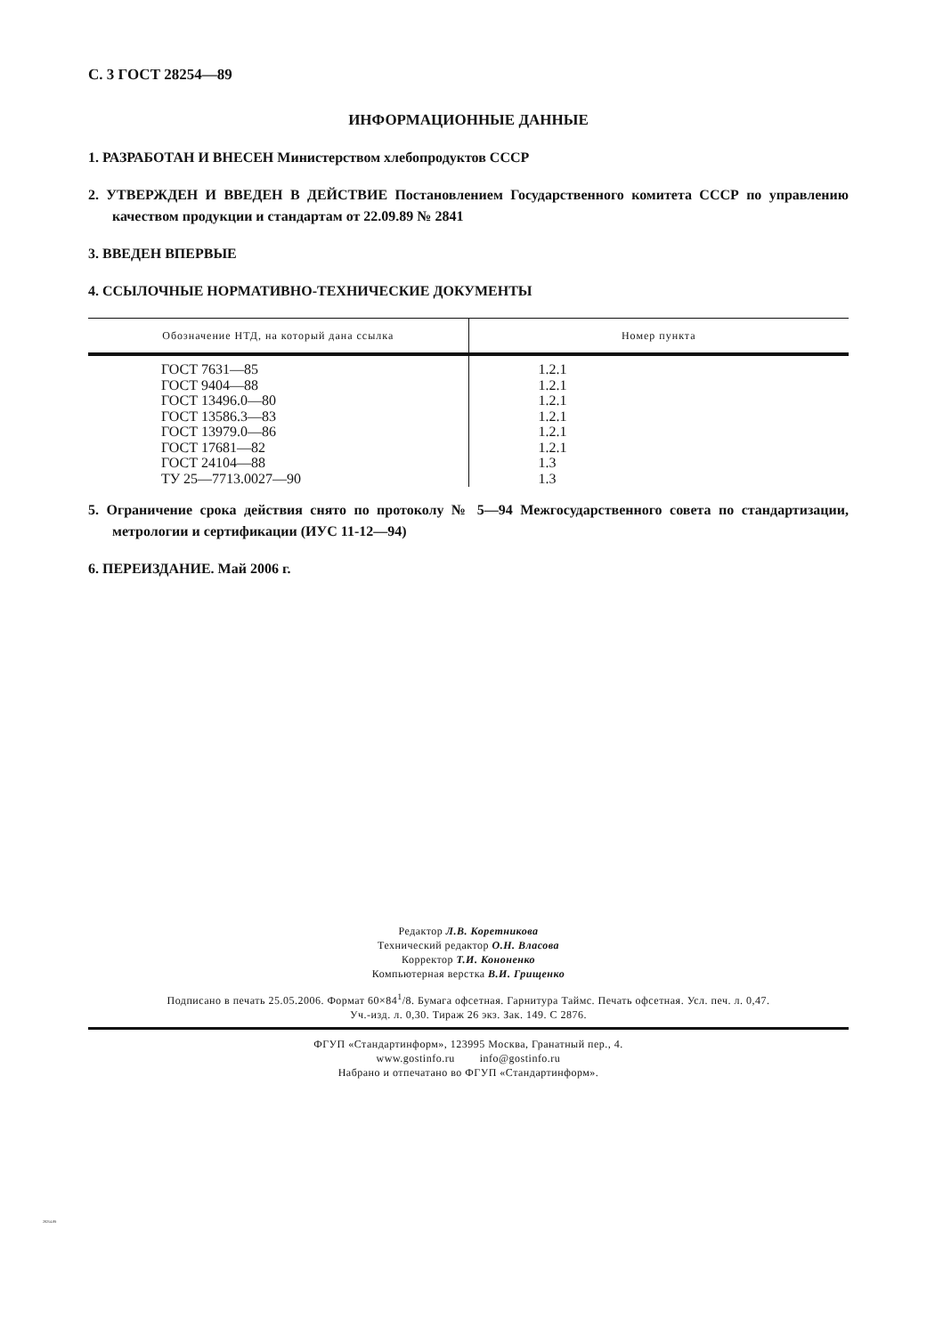С. 3 ГОСТ 28254—89
ИНФОРМАЦИОННЫЕ ДАННЫЕ
1. РАЗРАБОТАН И ВНЕСЕН Министерством хлебопродуктов СССР
2. УТВЕРЖДЕН И ВВЕДЕН В ДЕЙСТВИЕ Постановлением Государственного комитета СССР по управлению качеством продукции и стандартам от 22.09.89 № 2841
3. ВВЕДЕН ВПЕРВЫЕ
4. ССЫЛОЧНЫЕ НОРМАТИВНО-ТЕХНИЧЕСКИЕ ДОКУМЕНТЫ
| Обозначение НТД, на который дана ссылка | Номер пункта |
| --- | --- |
| ГОСТ 7631—85 ГОСТ 9404—88 ГОСТ 13496.0—80 ГОСТ 13586.3—83 ГОСТ 13979.0—86 ГОСТ 17681—82 ГОСТ 24104—88 ТУ 25—7713.0027—90 | 1.2.1 1.2.1 1.2.1 1.2.1 1.2.1 1.2.1 1.3 1.3 |
5. Ограничение срока действия снято по протоколу № 5—94 Межгосударственного совета по стандартизации, метрологии и сертификации (ИУС 11-12—94)
6. ПЕРЕИЗДАНИЕ. Май 2006 г.
Редактор Л.В. Коретникова
Технический редактор О.Н. Власова
Корректор Т.И. Кононенко
Компьютерная верстка В.И. Грищенко
Подписано в печать 25.05.2006. Формат 60×84<sup>1</sup>/8. Бумага офсетная. Гарнитура Таймс. Печать офсетная. Усл. печ. л. 0,47.
Уч.-изд. л. 0,30. Тираж 26 экз. Зак. 149. С 2876.
ФГУП «Стандартинформ», 123995 Москва, Гранатный пер., 4.
www.gostinfo.ru info@gostinfo.ru
Набрано и отпечатано во ФГУП «Стандартинформ».
28254-89